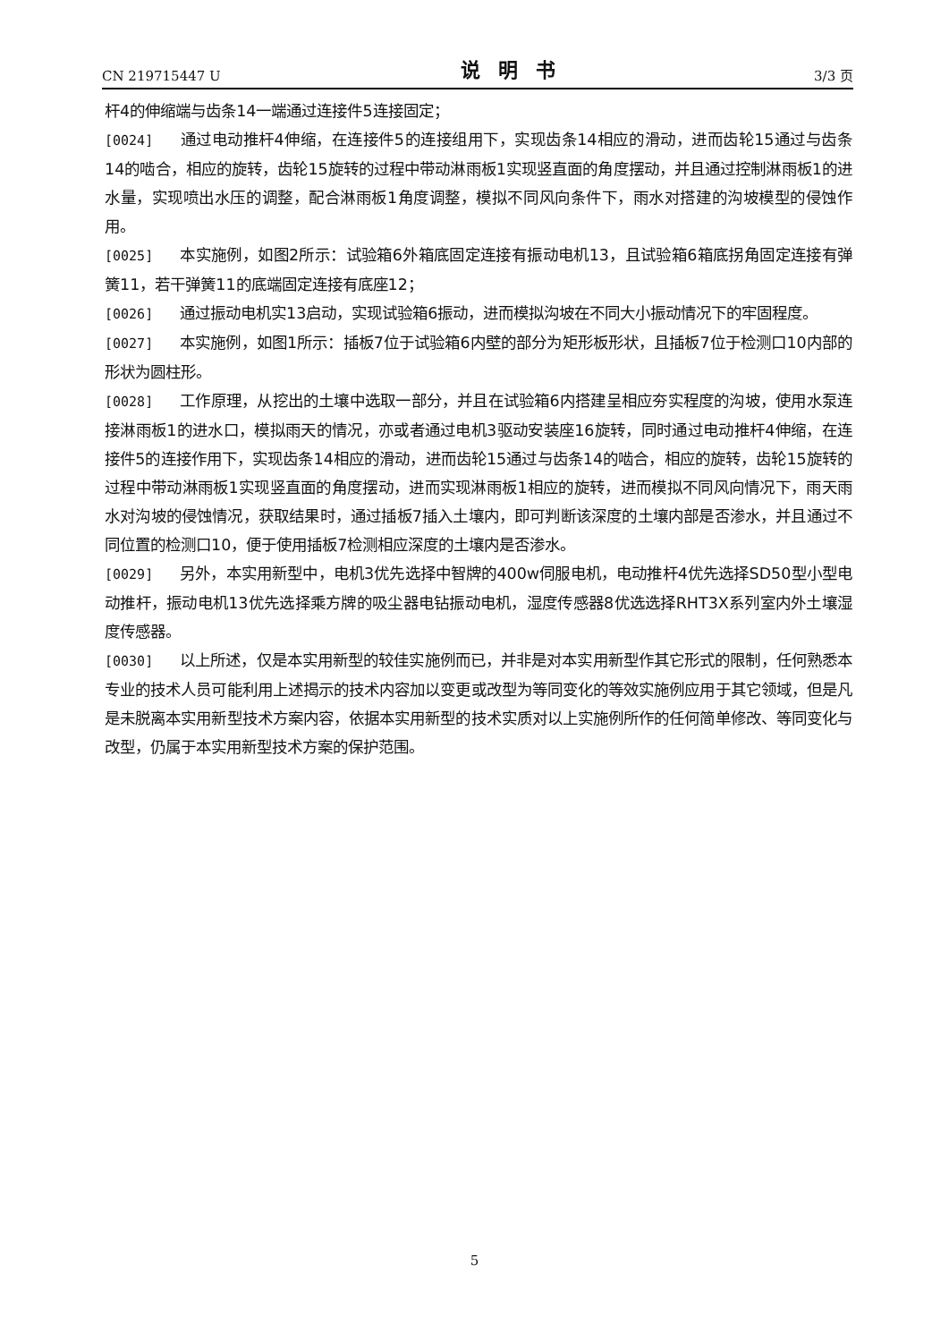CN 219715447 U 说明书 3/3 页
杆4的伸缩端与齿条14一端通过连接件5连接固定；
[0024] 通过电动推杆4伸缩，在连接件5的连接组用下，实现齿条14相应的滑动，进而齿轮15通过与齿条14的啮合，相应的旋转，齿轮15旋转的过程中带动淋雨板1实现竖直面的角度摆动，并且通过控制淋雨板1的进水量，实现喷出水压的调整，配合淋雨板1角度调整，模拟不同风向条件下，雨水对搭建的沟坡模型的侵蚀作用。
[0025] 本实施例，如图2所示：试验箱6外箱底固定连接有振动电机13，且试验箱6箱底拐角固定连接有弹簧11，若干弹簧11的底端固定连接有底座12；
[0026] 通过振动电机实13启动，实现试验箱6振动，进而模拟沟坡在不同大小振动情况下的牢固程度。
[0027] 本实施例，如图1所示：插板7位于试验箱6内壁的部分为矩形板形状，且插板7位于检测口10内部的形状为圆柱形。
[0028] 工作原理，从挖出的土壤中选取一部分，并且在试验箱6内搭建呈相应夯实程度的沟坡，使用水泵连接淋雨板1的进水口，模拟雨天的情况，亦或者通过电机3驱动安装座16旋转，同时通过电动推杆4伸缩，在连接件5的连接作用下，实现齿条14相应的滑动，进而齿轮15通过与齿条14的啮合，相应的旋转，齿轮15旋转的过程中带动淋雨板1实现竖直面的角度摆动，进而实现淋雨板1相应的旋转，进而模拟不同风向情况下，雨天雨水对沟坡的侵蚀情况，获取结果时，通过插板7插入土壤内，即可判断该深度的土壤内部是否渗水，并且通过不同位置的检测口10，便于使用插板7检测相应深度的土壤内是否渗水。
[0029] 另外，本实用新型中，电机3优先选择中智牌的400w伺服电机，电动推杆4优先选择SD50型小型电动推杆，振动电机13优先选择乘方牌的吸尘器电钻振动电机，湿度传感器8优选选择RHT3X系列室内外土壤湿度传感器。
[0030] 以上所述，仅是本实用新型的较佳实施例而已，并非是对本实用新型作其它形式的限制，任何熟悉本专业的技术人员可能利用上述揭示的技术内容加以变更或改型为等同变化的等效实施例应用于其它领域，但是凡是未脱离本实用新型技术方案内容，依据本实用新型的技术实质对以上实施例所作的任何简单修改、等同变化与改型，仍属于本实用新型技术方案的保护范围。
5